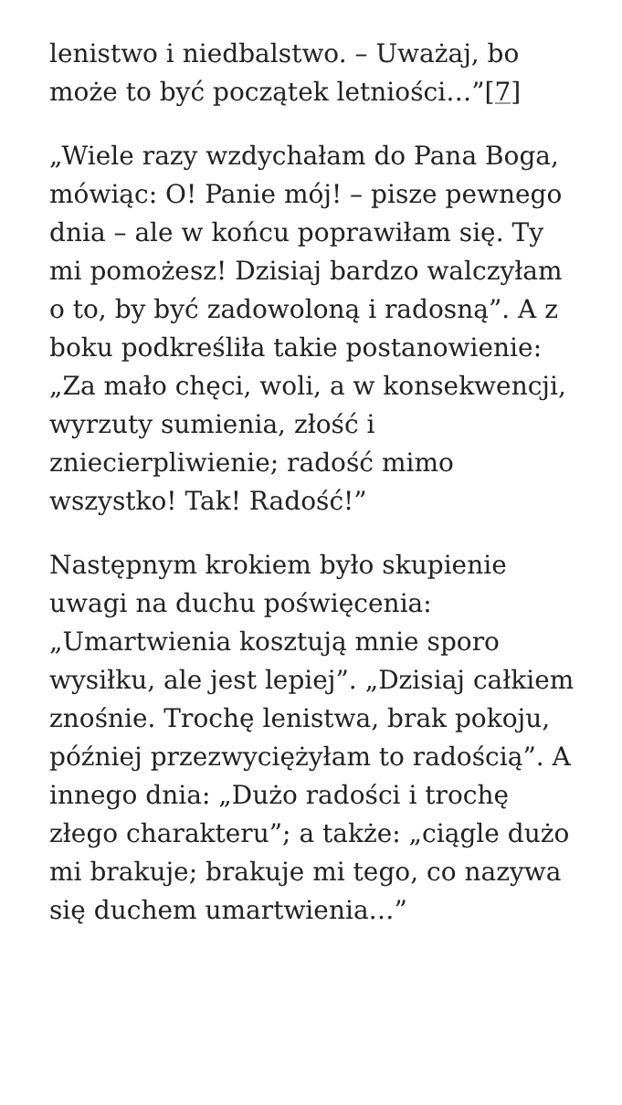lenistwo i niedbalstwo. – Uważaj, bo może to być początek letniości…”[7]
„Wiele razy wzdychałam do Pana Boga, mówiąc: O! Panie mój! – pisze pewnego dnia – ale w końcu poprawiłam się. Ty mi pomożesz! Dzisiaj bardzo walczyłam o to, by być zadowoloną i radosną”. A z boku podkreśliła takie postanowienie: „Za mało chęci, woli, a w konsekwencji, wyrzuty sumienia, złość i zniecierpliwienie; radość mimo wszystko! Tak! Radość!”
Następnym krokiem było skupienie uwagi na duchu poświęcenia: „Umartwienia kosztują mnie sporo wysiłku, ale jest lepiej”. „Dzisiaj całkiem znośnie. Trochę lenistwa, brak pokoju, później przezwyciężyłam to radością”. A innego dnia: „Dużo radości i trochę złego charakteru”; a także: „ciągle dużo mi brakuje; brakuje mi tego, co nazywa się duchem umartwienia…”